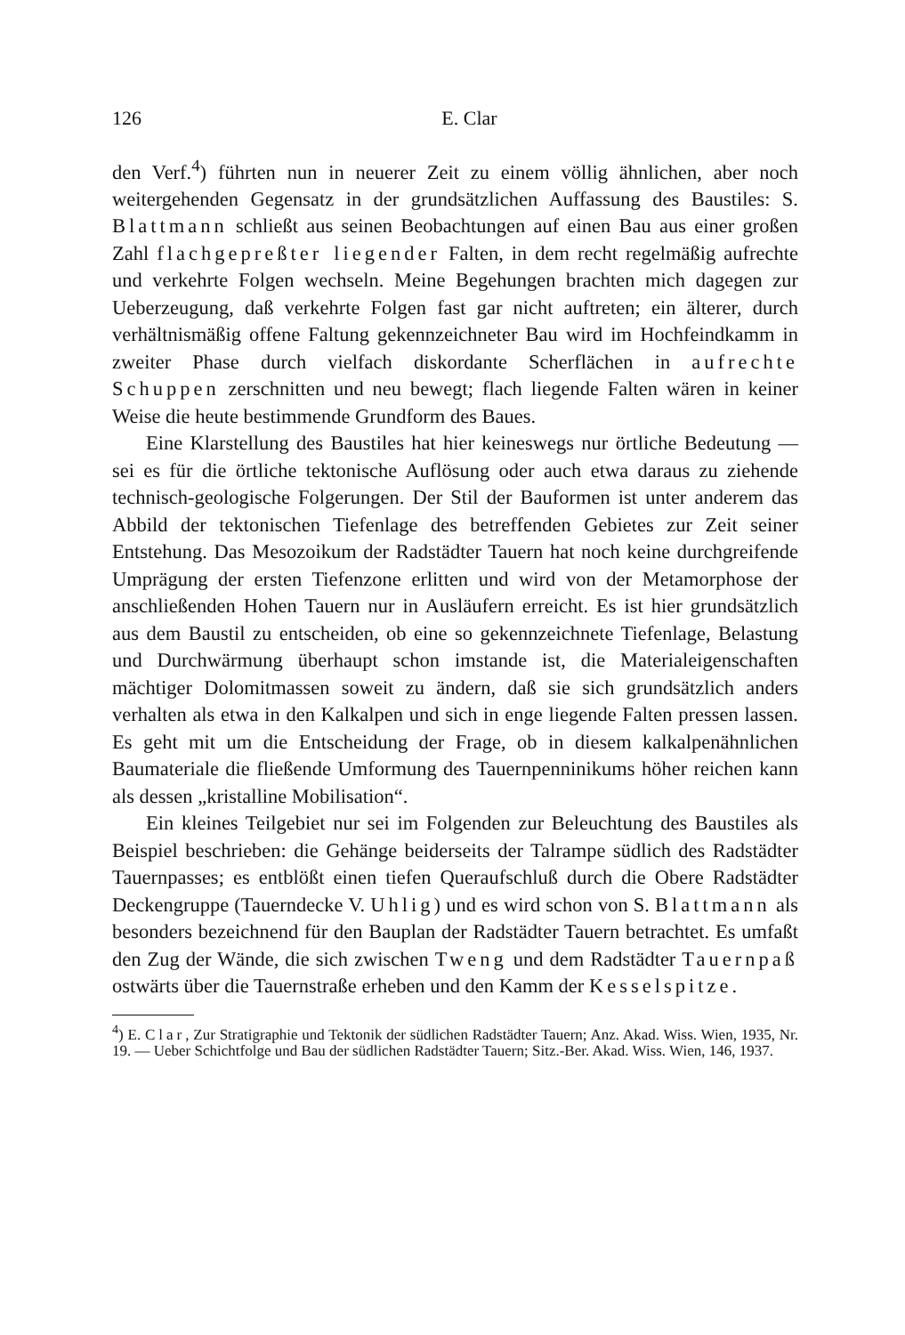126 E. Clar
den Verf.<sup>4</sup>) führten nun in neuerer Zeit zu einem völlig ähnlichen, aber noch weitergehenden Gegensatz in der grundsätzlichen Auffassung des Baustiles: S. Blattmann schließt aus seinen Beobachtungen auf einen Bau aus einer großen Zahl flachgepreßter liegender Falten, in dem recht regelmäßig aufrechte und verkehrte Folgen wechseln. Meine Begehungen brachten mich dagegen zur Ueberzeugung, daß verkehrte Folgen fast gar nicht auftreten; ein älterer, durch verhältnismäßig offene Faltung gekennzeichneter Bau wird im Hochfeindkamm in zweiter Phase durch vielfach diskordante Scherflächen in aufrechte Schuppen zerschnitten und neu bewegt; flach liegende Falten wären in keiner Weise die heute bestimmende Grundform des Baues.
Eine Klarstellung des Baustiles hat hier keineswegs nur örtliche Bedeutung — sei es für die örtliche tektonische Auflösung oder auch etwa daraus zu ziehende technisch-geologische Folgerungen. Der Stil der Bauformen ist unter anderem das Abbild der tektonischen Tiefenlage des betreffenden Gebietes zur Zeit seiner Entstehung. Das Mesozoikum der Radstädter Tauern hat noch keine durchgreifende Umprägung der ersten Tiefenzone erlitten und wird von der Metamorphose der anschließenden Hohen Tauern nur in Ausläufern erreicht. Es ist hier grundsätzlich aus dem Baustil zu entscheiden, ob eine so gekennzeichnete Tiefenlage, Belastung und Durchwärmung überhaupt schon imstande ist, die Materialeigenschaften mächtiger Dolomitmassen soweit zu ändern, daß sie sich grundsätzlich anders verhalten als etwa in den Kalkalpen und sich in enge liegende Falten pressen lassen. Es geht mit um die Entscheidung der Frage, ob in diesem kalkalpenähnlichen Baumateriale die fließende Umformung des Tauernpenninikums höher reichen kann als dessen „kristalline Mobilisation“.
Ein kleines Teilgebiet nur sei im Folgenden zur Beleuchtung des Baustiles als Beispiel beschrieben: die Gehänge beiderseits der Talrampe südlich des Radstädter Tauernpasses; es entblößt einen tiefen Queraufschluß durch die Obere Radstädter Deckengruppe (Tauerndecke V. Uhlig) und es wird schon von S. Blattmann als besonders bezeichnend für den Bauplan der Radstädter Tauern betrachtet. Es umfaßt den Zug der Wände, die sich zwischen Tweng und dem Radstädter Tauernpaß ostwärts über die Tauernstraße erheben und den Kamm der Kesselspitze.
<sup>4</sup>) E. Clar, Zur Stratigraphie und Tektonik der südlichen Radstädter Tauern; Anz. Akad. Wiss. Wien, 1935, Nr. 19. — Ueber Schichtfolge und Bau der südlichen Radstädter Tauern; Sitz.-Ber. Akad. Wiss. Wien, 146, 1937.